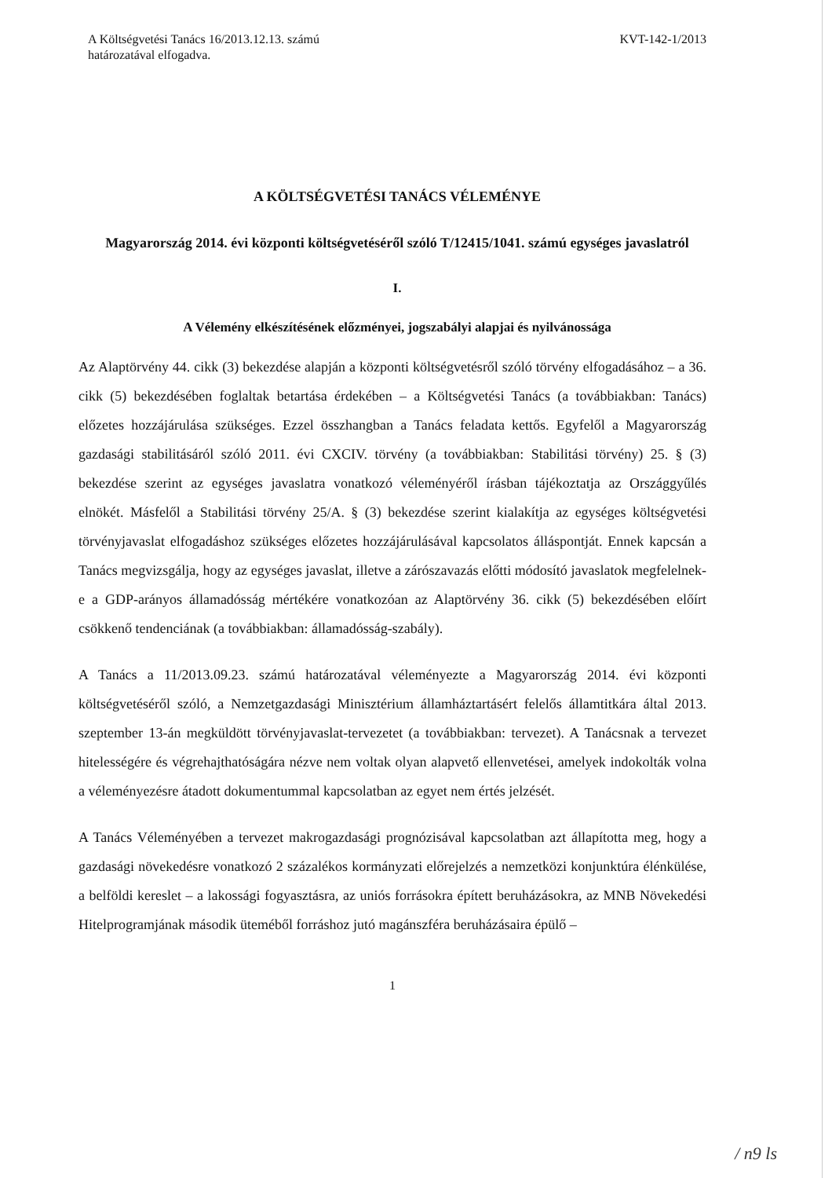A Költségvetési Tanács 16/2013.12.13. számú
határozatával elfogadva.
KVT-142-1/2013
A KÖLTSÉGVETÉSI TANÁCS VÉLEMÉNYE
Magyarország 2014. évi központi költségvetéséről szóló T/12415/1041. számú egységes javaslatról
I.
A Vélemény elkészítésének előzményei, jogszabályi alapjai és nyilvánossága
Az Alaptörvény 44. cikk (3) bekezdése alapján a központi költségvetésről szóló törvény elfogadásához – a 36. cikk (5) bekezdésében foglaltak betartása érdekében – a Költségvetési Tanács (a továbbiakban: Tanács) előzetes hozzájárulása szükséges. Ezzel összhangban a Tanács feladata kettős. Egyfelől a Magyarország gazdasági stabilitásáról szóló 2011. évi CXCIV. törvény (a továbbiakban: Stabilitási törvény) 25. § (3) bekezdése szerint az egységes javaslatra vonatkozó véleményéről írásban tájékoztatja az Országgyűlés elnökét. Másfelől a Stabilitási törvény 25/A. § (3) bekezdése szerint kialakítja az egységes költségvetési törvényjavaslat elfogadáshoz szükséges előzetes hozzájárulásával kapcsolatos álláspontját. Ennek kapcsán a Tanács megvizsgálja, hogy az egységes javaslat, illetve a zárószavazás előtti módosító javaslatok megfelelnek-e a GDP-arányos államadósság mértékére vonatkozóan az Alaptörvény 36. cikk (5) bekezdésében előírt csökkenő tendenciának (a továbbiakban: államadósság-szabály).
A Tanács a 11/2013.09.23. számú határozatával véleményezte a Magyarország 2014. évi központi költségvetéséről szóló, a Nemzetgazdasági Minisztérium államháztartásért felelős államtitkára által 2013. szeptember 13-án megküldött törvényjavaslat-tervezetet (a továbbiakban: tervezet). A Tanácsnak a tervezet hitelességére és végrehajthatóságára nézve nem voltak olyan alapvető ellenvetései, amelyek indokolták volna a véleményezésre átadott dokumentummal kapcsolatban az egyet nem értés jelzését.
A Tanács Véleményében a tervezet makrogazdasági prognózisával kapcsolatban azt állapította meg, hogy a gazdasági növekedésre vonatkozó 2 százalékos kormányzati előrejelzés a nemzetközi konjunktúra élénkülése, a belföldi kereslet – a lakossági fogyasztásra, az uniós forrásokra épített beruházásokra, az MNB Növekedési Hitelprogramjának második üteméből forráshoz jutó magánszféra beruházásaira épülő –
1
/ n9 ls